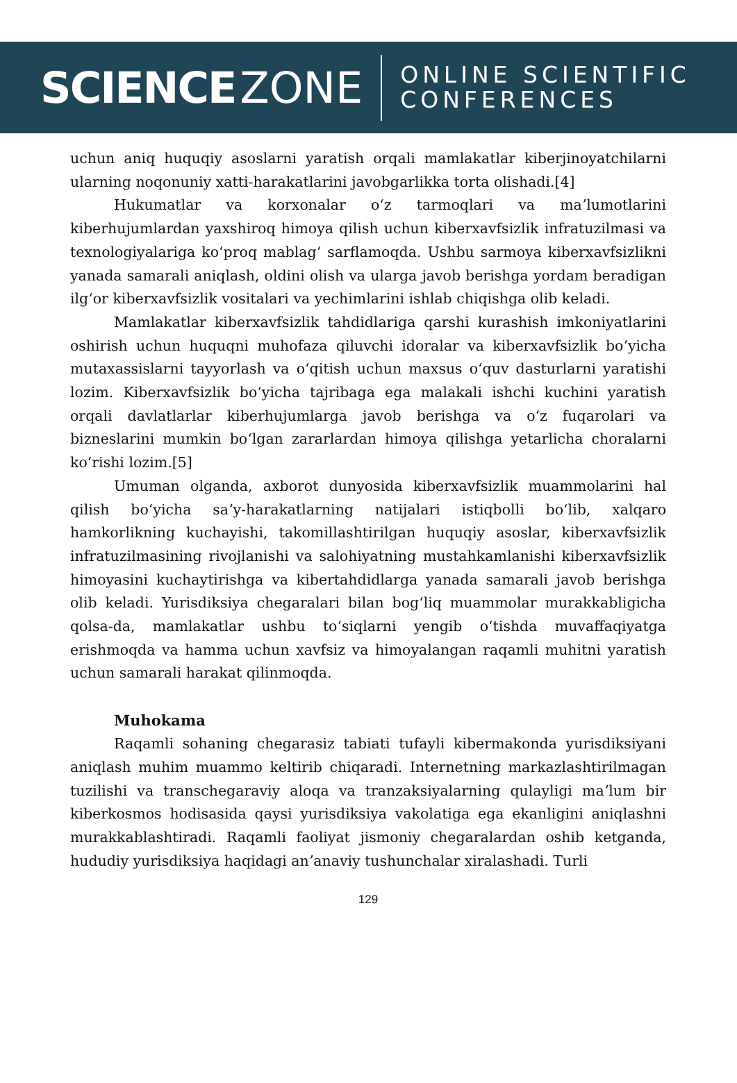SCIENCE ZONE
ONLINE SCIENTIFIC
CONFERENCES
uchun aniq huquqiy asoslarni yaratish orqali mamlakatlar kiberjinoyatchilarni ularning noqonuniy xatti-harakatlarini javobgarlikka torta olishadi.[4]
Hukumatlar va korxonalar oʻz tarmoqlari va maʼlumotlarini kiberhujumlardan yaxshiroq himoya qilish uchun kiberxavfsizlik infratuzilmasi va texnologiyalariga koʻproq mablagʻ sarflamoqda. Ushbu sarmoya kiberxavfsizlikni yanada samarali aniqlash, oldini olish va ularga javob berishga yordam beradigan ilgʻor kiberxavfsizlik vositalari va yechimlarini ishlab chiqishga olib keladi.
Mamlakatlar kiberxavfsizlik tahdidlariga qarshi kurashish imkoniyatlarini oshirish uchun huquqni muhofaza qiluvchi idoralar va kiberxavfsizlik boʻyicha mutaxassislarni tayyorlash va oʻqitish uchun maxsus oʻquv dasturlarni yaratishi lozim. Kiberxavfsizlik boʻyicha tajribaga ega malakali ishchi kuchini yaratish orqali davlatlarlar kiberhujumlarga javob berishga va oʻz fuqarolari va bizneslarini mumkin boʻlgan zararlardan himoya qilishga yetarlicha choralarni koʻrishi lozim.[5]
Umuman olganda, axborot dunyosida kiberxavfsizlik muammolarini hal qilish boʻyicha saʼy-harakatlarning natijalari istiqbolli boʻlib, xalqaro hamkorlikning kuchayishi, takomillashtirilgan huquqiy asoslar, kiberxavfsizlik infratuzilmasining rivojlanishi va salohiyatning mustahkamlanishi kiberxavfsizlik himoyasini kuchaytirishga va kibertahdidlarga yanada samarali javob berishga olib keladi. Yurisdiksiya chegaralari bilan bogʻliq muammolar murakkabligicha qolsa-da, mamlakatlar ushbu toʻsiqlarni yengib oʻtishda muvaffaqiyatga erishmoqda va hamma uchun xavfsiz va himoyalangan raqamli muhitni yaratish uchun samarali harakat qilinmoqda.
Muhokama
Raqamli sohaning chegarasiz tabiati tufayli kibermakonda yurisdiksiyani aniqlash muhim muammo keltirib chiqaradi. Internetning markazlashtirilmagan tuzilishi va transchegaraviy aloqa va tranzaksiyalarning qulayligi maʼlum bir kiberkosmos hodisasida qaysi yurisdiksiya vakolatiga ega ekanligini aniqlashni murakkablashtiradi. Raqamli faoliyat jismoniy chegaralardan oshib ketganda, hududiy yurisdiksiya haqidagi anʼanaviy tushunchalar xiralashadi. Turli
129